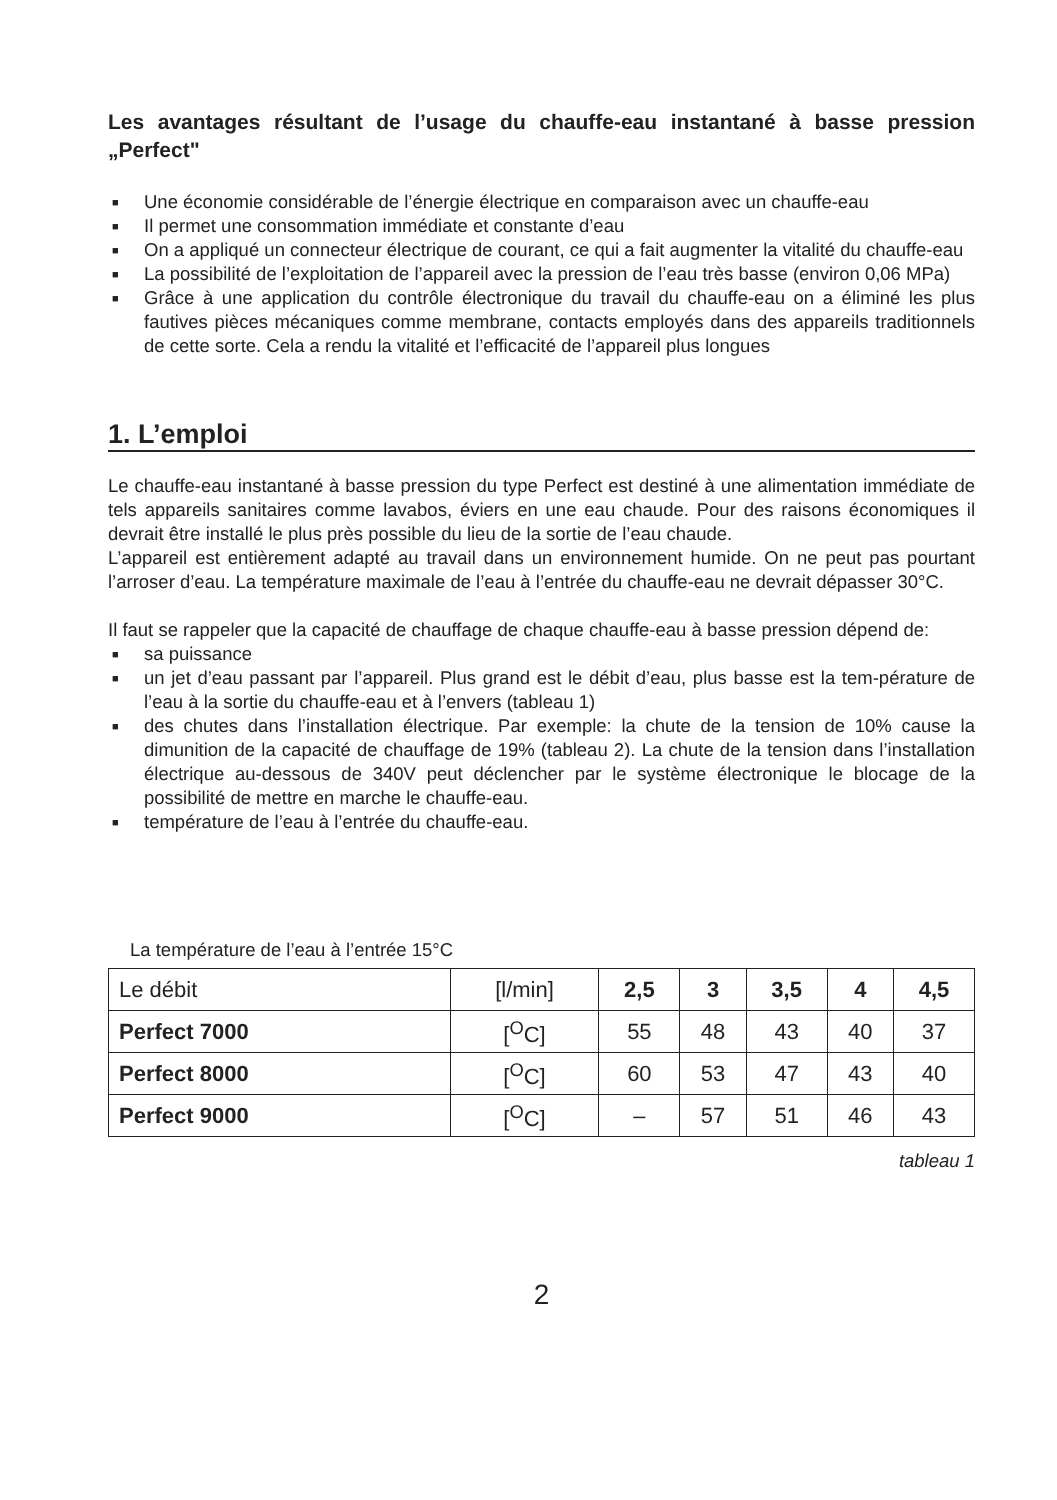Les avantages résultant de l’usage du chauffe-eau instantané à basse pression „Perfect"
■ Une économie considérable de l’énergie électrique en comparaison avec un chauffe-eau
■ Il permet une consommation immédiate et constante d’eau
■ On a appliqué un connecteur électrique de courant, ce qui a fait augmenter la vitalité du chauffe-eau
■ La possibilité de l’exploitation de l’appareil avec la pression de l’eau très basse (environ 0,06 MPa)
■ Grâce à une application du contrôle électronique du travail du chauffe-eau on a éliminé les plus fautives pièces mécaniques comme membrane, contacts employés dans des appareils traditionnels de cette sorte. Cela a rendu la vitalité et l’efficacité de l’appareil plus longues
1. L’emploi
Le chauffe-eau instantané à basse pression du type Perfect est destiné à une alimentation immédiate de tels appareils sanitaires comme lavabos, éviers en une eau chaude. Pour des raisons économiques il devrait être installé le plus près possible du lieu de la sortie de l’eau chaude.
L’appareil est entièrement adapté au travail dans un environnement humide. On ne peut pas pourtant l’arroser d’eau. La température maximale de l’eau à l’entrée du chauffe-eau ne devrait dépasser 30°C.
Il faut se rappeler que la capacité de chauffage de chaque chauffe-eau à basse pression dépend de:
■ sa puissance
■ un jet d’eau passant par l’appareil. Plus grand est le débit d’eau, plus basse est la tem-pérature de l’eau à la sortie du chauffe-eau et à l’envers (tableau 1)
■ des chutes dans l’installation électrique. Par exemple: la chute de la tension de 10% cause la dimunition de la capacité de chauffage de 19% (tableau 2). La chute de la tension dans l’installation électrique au-dessous de 340V peut déclencher par le système électronique le blocage de la possibilité de mettre en marche le chauffe-eau.
■ température de l’eau à l’entrée du chauffe-eau.
La température de l’eau à l’entrée 15°C
| Le débit | [l/min] | 2,5 | 3 | 3,5 | 4 | 4,5 |
| Perfect 7000 | [<sup>O</sup>C] | 55 | 48 | 43 | 40 | 37 |
| Perfect 8000 | [<sup>O</sup>C] | 60 | 53 | 47 | 43 | 40 |
| Perfect 9000 | [<sup>O</sup>C] | – | 57 | 51 | 46 | 43 |
tableau 1
2